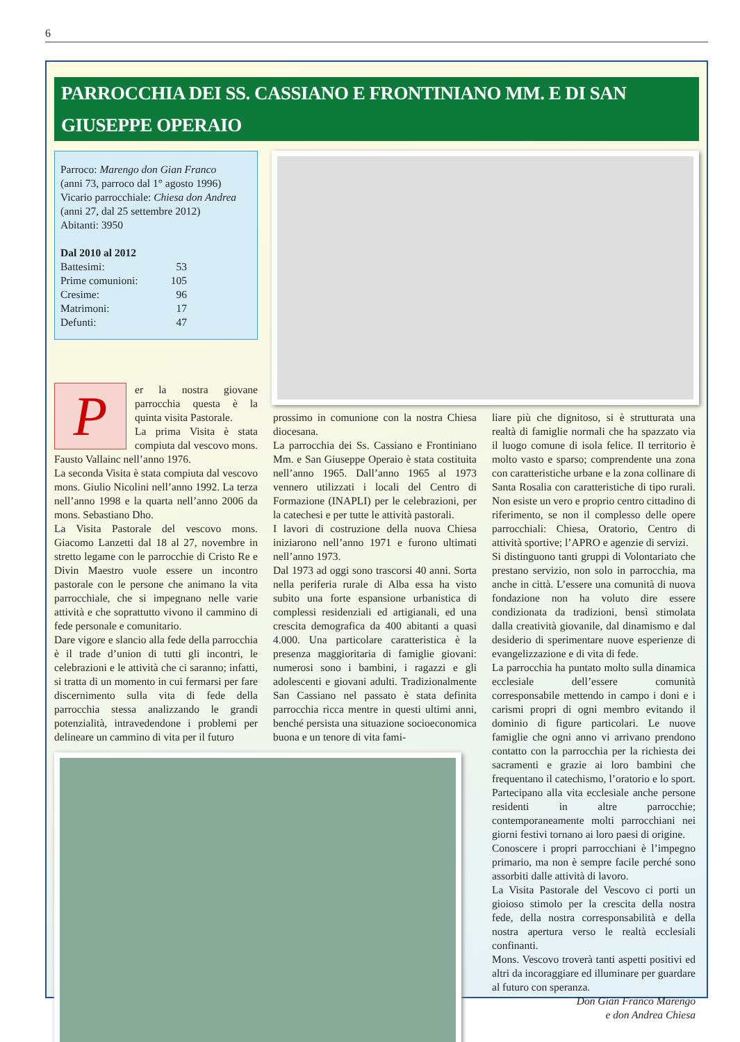6
PARROCCHIA DEI SS. CASSIANO E FRONTINIANO MM. E DI SAN GIUSEPPE OPERAIO
Parroco: Marengo don Gian Franco
(anni 73, parroco dal 1° agosto 1996)
Vicario parrocchiale: Chiesa don Andrea
(anni 27, dal 25 settembre 2012)
Abitanti: 3950
Dal 2010 al 2012
| Battesimi: | 53 |
| Prime comunioni: | 105 |
| Cresime: | 96 |
| Matrimoni: | 17 |
| Defunti: | 47 |
P
er la nostra giovane parrocchia questa è la quinta visita Pastorale.
La prima Visita è stata compiuta dal vescovo mons. Fausto Vallainc nell’anno 1976.
La seconda Visita è stata compiuta dal vescovo mons. Giulio Nicolini nell’anno 1992. La terza nell’anno 1998 e la quarta nell’anno 2006 da mons. Sebastiano Dho.
La Visita Pastorale del vescovo mons. Giacomo Lanzetti dal 18 al 27, novembre in stretto legame con le parrocchie di Cristo Re e Divin Maestro vuole essere un incontro pastorale con le persone che animano la vita parrocchiale, che si impegnano nelle varie attività e che soprattutto vivono il cammino di fede personale e comunitario.
Dare vigore e slancio alla fede della parrocchia è il trade d’union di tutti gli incontri, le celebrazioni e le attività che ci saranno; infatti, si tratta di un momento in cui fermarsi per fare discernimento sulla vita di fede della parrocchia stessa analizzando le grandi potenzialità, intravedendone i problemi per delineare un cammino di vita per il futuro
prossimo in comunione con la nostra Chiesa diocesana.
La parrocchia dei Ss. Cassiano e Frontiniano Mm. e San Giuseppe Operaio è stata costituita nell’anno 1965. Dall’anno 1965 al 1973 vennero utilizzati i locali del Centro di Formazione (INAPLI) per le celebrazioni, per la catechesi e per tutte le attività pastorali.
I lavori di costruzione della nuova Chiesa iniziarono nell’anno 1971 e furono ultimati nell’anno 1973.
Dal 1973 ad oggi sono trascorsi 40 anni. Sorta nella periferia rurale di Alba essa ha visto subito una forte espansione urbanistica di complessi residenziali ed artigianali, ed una crescita demografica da 400 abitanti a quasi 4.000. Una particolare caratteristica è la presenza maggioritaria di famiglie giovani: numerosi sono i bambini, i ragazzi e gli adolescenti e giovani adulti. Tradizionalmente San Cassiano nel passato è stata definita parrocchia ricca mentre in questi ultimi anni, benché persista una situazione socioeconomica buona e un tenore di vita fami-
liare più che dignitoso, si è strutturata una realtà di famiglie normali che ha spazzato via il luogo comune di isola felice. Il territorio è molto vasto e sparso; comprendente una zona con caratteristiche urbane e la zona collinare di Santa Rosalia con caratteristiche di tipo rurali. Non esiste un vero e proprio centro cittadino di riferimento, se non il complesso delle opere parrocchiali: Chiesa, Oratorio, Centro di attività sportive; l’APRO e agenzie di servizi.
Si distinguono tanti gruppi di Volontariato che prestano servizio, non solo in parrocchia, ma anche in città. L’essere una comunità di nuova fondazione non ha voluto dire essere condizionata da tradizioni, bensì stimolata dalla creatività giovanile, dal dinamismo e dal desiderio di sperimentare nuove esperienze di evangelizzazione e di vita di fede.
La parrocchia ha puntato molto sulla dinamica ecclesiale dell’essere comunità corresponsabile mettendo in campo i doni e i carismi propri di ogni membro evitando il dominio di figure particolari. Le nuove famiglie che ogni anno vi arrivano prendono contatto con la parrocchia per la richiesta dei sacramenti e grazie ai loro bambini che frequentano il catechismo, l’oratorio e lo sport. Partecipano alla vita ecclesiale anche persone residenti in altre parrocchie; contemporaneamente molti parrocchiani nei giorni festivi tornano ai loro paesi di origine.
Conoscere i propri parrocchiani è l’impegno primario, ma non è sempre facile perché sono assorbiti dalle attività di lavoro.
La Visita Pastorale del Vescovo ci porti un gioioso stimolo per la crescita della nostra fede, della nostra corresponsabilità e della nostra apertura verso le realtà ecclesiali confinanti.
Mons. Vescovo troverà tanti aspetti positivi ed altri da incoraggiare ed illuminare per guardare al futuro con speranza.
Don Gian Franco Marengo
e don Andrea Chiesa